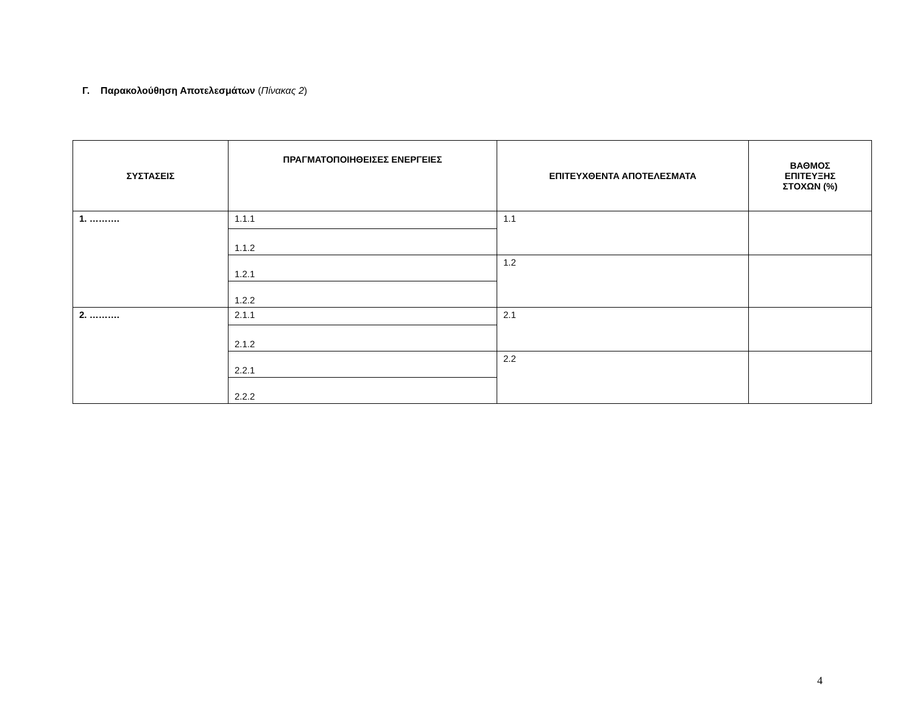Γ. Παρακολούθηση Αποτελεσμάτων (Πίνακας 2)
| ΣΥΣΤΑΣΕΙΣ | ΠΡΑΓΜΑΤΟΠΟΙΗΘΕΙΣΕΣ ΕΝΕΡΓΕΙΕΣ | ΕΠΙΤΕΥΧΘΕΝΤΑ ΑΠΟΤΕΛΕΣΜΑΤΑ | ΒΑΘΜΟΣ ΕΠΙΤΕΥΞΗΣ ΣΤΟΧΩΝ (%) |
| --- | --- | --- | --- |
| 1. ………. | 1.1.1 | 1.1 | |
| | 1.1.2 | | |
| | 1.2.1 | 1.2 | |
| | 1.2.2 | | |
| 2. ………. | 2.1.1 | 2.1 | |
| | 2.1.2 | | |
| | 2.2.1 | 2.2 | |
| | 2.2.2 | | |
4